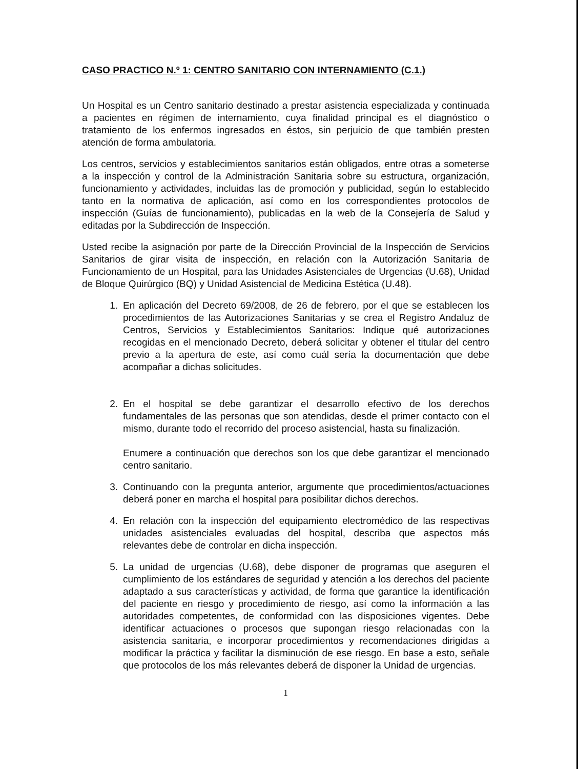CASO PRACTICO N.º 1: CENTRO SANITARIO CON INTERNAMIENTO (C.1.)
Un Hospital es un Centro sanitario destinado a prestar asistencia especializada y continuada a pacientes en régimen de internamiento, cuya finalidad principal es el diagnóstico o tratamiento de los enfermos ingresados en éstos, sin perjuicio de que también presten atención de forma ambulatoria.
Los centros, servicios y establecimientos sanitarios están obligados, entre otras a someterse a la inspección y control de la Administración Sanitaria sobre su estructura, organización, funcionamiento y actividades, incluidas las de promoción y publicidad, según lo establecido tanto en la normativa de aplicación, así como en los correspondientes protocolos de inspección (Guías de funcionamiento), publicadas en la web de la Consejería de Salud y editadas por la Subdirección de Inspección.
Usted recibe la asignación por parte de la Dirección Provincial de la Inspección de Servicios Sanitarios de girar visita de inspección, en relación con la Autorización Sanitaria de Funcionamiento de un Hospital, para las Unidades Asistenciales de Urgencias (U.68), Unidad de Bloque Quirúrgico (BQ) y Unidad Asistencial de Medicina Estética (U.48).
1. En aplicación del Decreto 69/2008, de 26 de febrero, por el que se establecen los procedimientos de las Autorizaciones Sanitarias y se crea el Registro Andaluz de Centros, Servicios y Establecimientos Sanitarios: Indique qué autorizaciones recogidas en el mencionado Decreto, deberá solicitar y obtener el titular del centro previo a la apertura de este, así como cuál sería la documentación que debe acompañar a dichas solicitudes.
2. En el hospital se debe garantizar el desarrollo efectivo de los derechos fundamentales de las personas que son atendidas, desde el primer contacto con el mismo, durante todo el recorrido del proceso asistencial, hasta su finalización.
Enumere a continuación que derechos son los que debe garantizar el mencionado centro sanitario.
3. Continuando con la pregunta anterior, argumente que procedimientos/actuaciones deberá poner en marcha el hospital para posibilitar dichos derechos.
4. En relación con la inspección del equipamiento electromédico de las respectivas unidades asistenciales evaluadas del hospital, describa que aspectos más relevantes debe de controlar en dicha inspección.
5. La unidad de urgencias (U.68), debe disponer de programas que aseguren el cumplimiento de los estándares de seguridad y atención a los derechos del paciente adaptado a sus características y actividad, de forma que garantice la identificación del paciente en riesgo y procedimiento de riesgo, así como la información a las autoridades competentes, de conformidad con las disposiciones vigentes. Debe identificar actuaciones o procesos que supongan riesgo relacionadas con la asistencia sanitaria, e incorporar procedimientos y recomendaciones dirigidas a modificar la práctica y facilitar la disminución de ese riesgo. En base a esto, señale que protocolos de los más relevantes deberá de disponer la Unidad de urgencias.
1